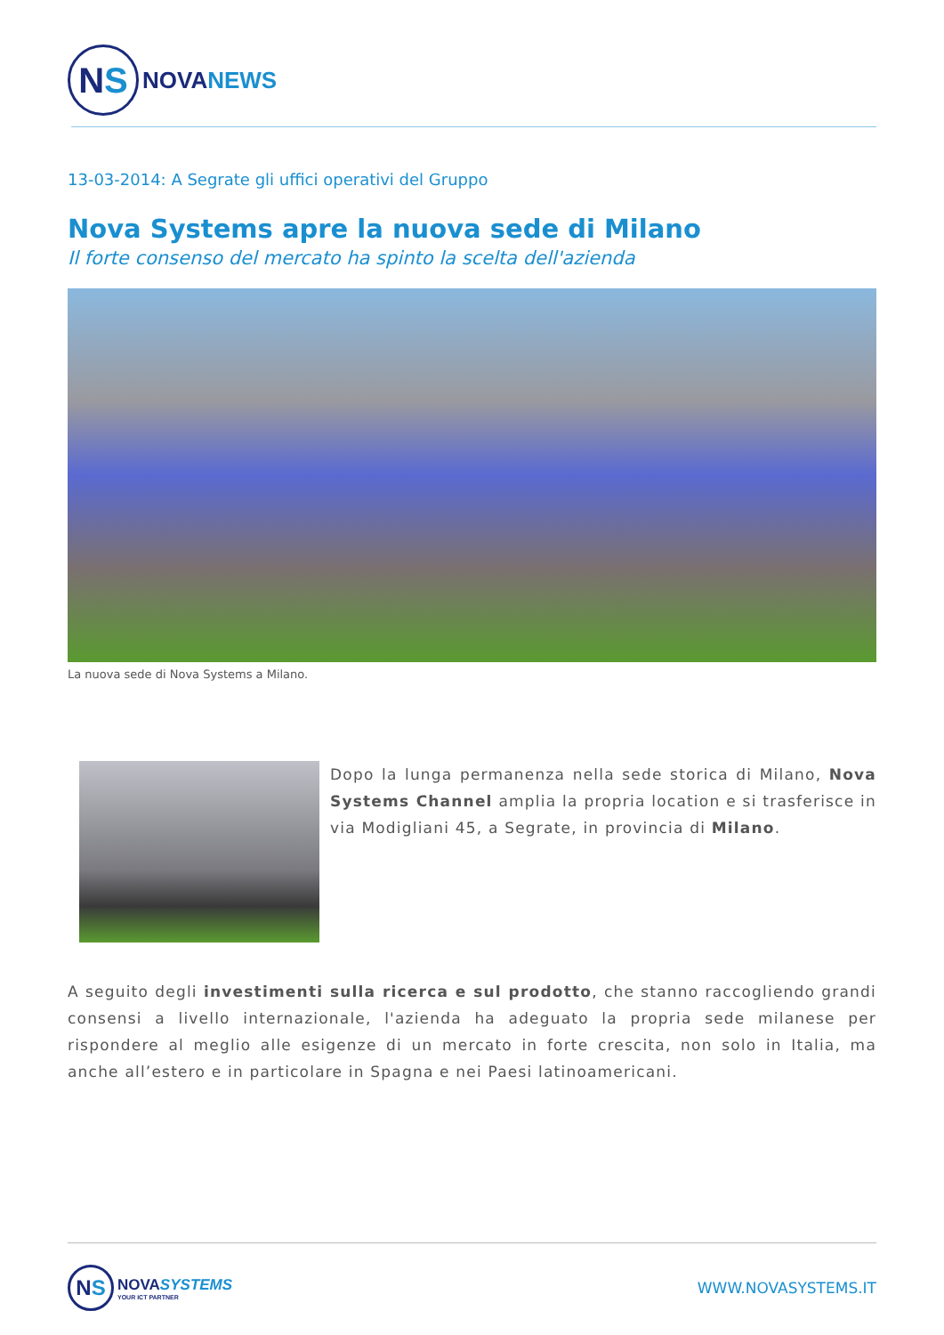N S
NOVANEWS
13-03-2014: A Segrate gli uffici operativi del Gruppo
Nova Systems apre la nuova sede di Milano
Il forte consenso del mercato ha spinto la scelta dell'azienda
La nuova sede di Nova Systems a Milano.
Dopo la lunga permanenza nella sede storica di Milano, Nova Systems Channel amplia la propria location e si trasferisce in via Modigliani 45, a Segrate, in provincia di Milano.
A seguito degli investimenti sulla ricerca e sul prodotto, che stanno raccogliendo grandi consensi a livello internazionale, l'azienda ha adeguato la propria sede milanese per rispondere al meglio alle esigenze di un mercato in forte crescita, non solo in Italia, ma anche all’estero e in particolare in Spagna e nei Paesi latinoamericani.
N S
NOVASYSTEMS
YOUR ICT PARTNER
WWW.NOVASYSTEMS.IT